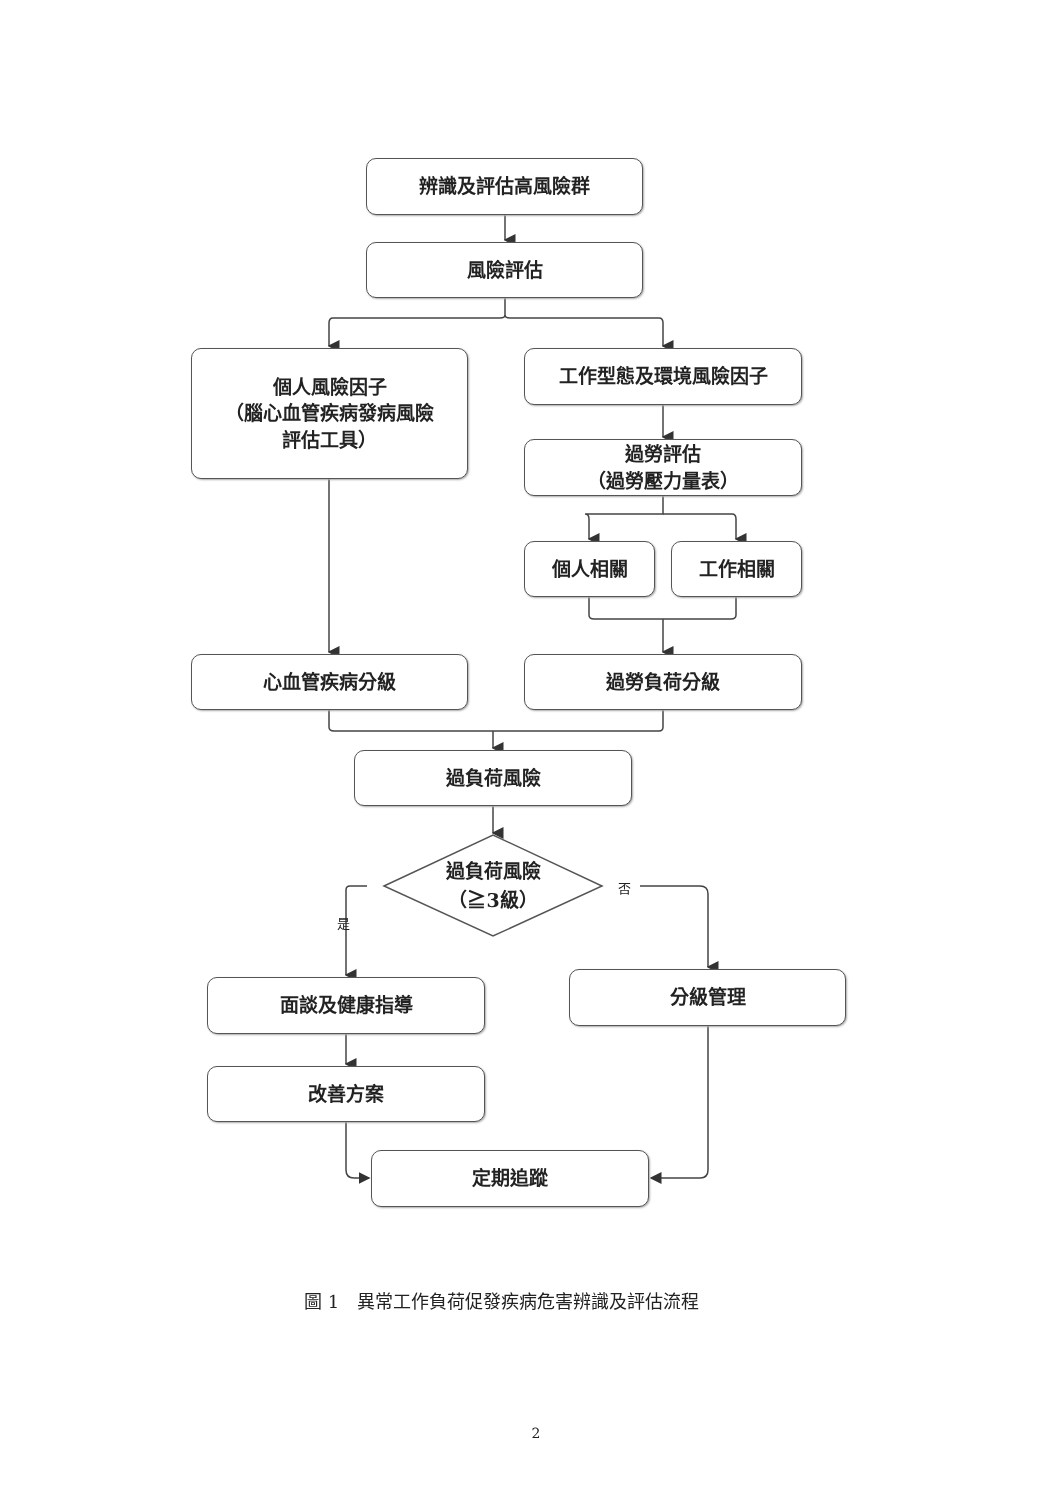辨識及評估高風險群
風險評估
個人風險因子
（腦心血管疾病發病風險
評估工具）
工作型態及環境風險因子
過勞評估
（過勞壓力量表）
個人相關 工作相關
心血管疾病分級 過勞負荷分級
過負荷風險
過負荷風險
（≧3級）
否
是
面談及健康指導
分級管理
改善方案
定期追蹤
圖 1　異常工作負荷促發疾病危害辨識及評估流程
2